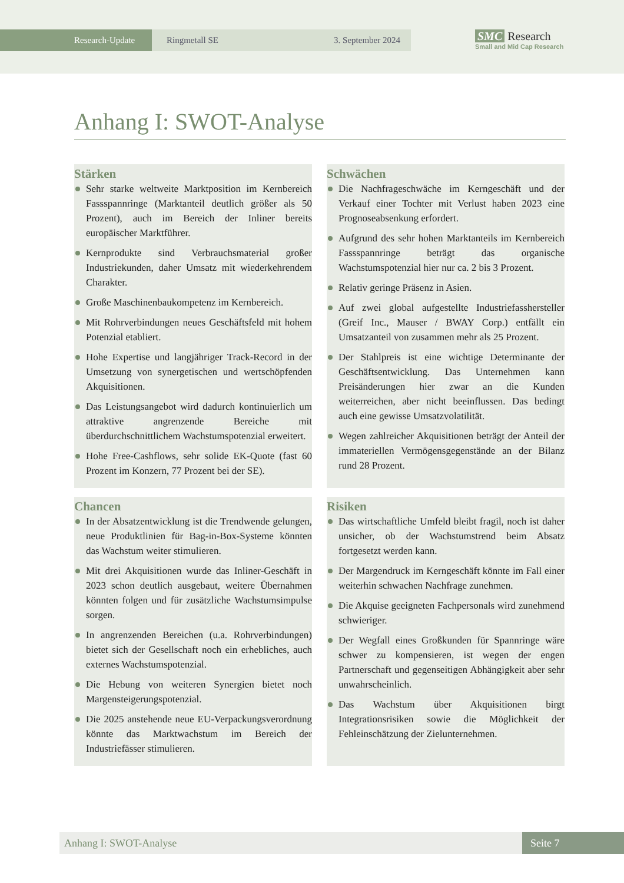Research-Update Ringmetall SE 3. September 2024
SMC Research
Small and Mid Cap Research
Anhang I: SWOT-Analyse
Stärken
Sehr starke weltweite Marktposition im Kernbereich Fassspannringe (Marktanteil deutlich größer als 50 Prozent), auch im Bereich der Inliner bereits europäischer Marktführer.
Kernprodukte sind Verbrauchsmaterial großer Industriekunden, daher Umsatz mit wiederkehrendem Charakter.
Große Maschinenbaukompetenz im Kernbereich.
Mit Rohrverbindungen neues Geschäftsfeld mit hohem Potenzial etabliert.
Hohe Expertise und langjähriger Track-Record in der Umsetzung von synergetischen und wertschöpfenden Akquisitionen.
Das Leistungsangebot wird dadurch kontinuierlich um attraktive angrenzende Bereiche mit überdurchschnittlichem Wachstumspotenzial erweitert.
Hohe Free-Cashflows, sehr solide EK-Quote (fast 60 Prozent im Konzern, 77 Prozent bei der SE).
Schwächen
Die Nachfrageschwäche im Kerngeschäft und der Verkauf einer Tochter mit Verlust haben 2023 eine Prognoseabsenkung erfordert.
Aufgrund des sehr hohen Marktanteils im Kernbereich Fassspannringe beträgt das organische Wachstumspotenzial hier nur ca. 2 bis 3 Prozent.
Relativ geringe Präsenz in Asien.
Auf zwei global aufgestellte Industriefasshersteller (Greif Inc., Mauser / BWAY Corp.) entfällt ein Umsatzanteil von zusammen mehr als 25 Prozent.
Der Stahlpreis ist eine wichtige Determinante der Geschäftsentwicklung. Das Unternehmen kann Preisänderungen hier zwar an die Kunden weiterreichen, aber nicht beeinflussen. Das bedingt auch eine gewisse Umsatzvolatilität.
Wegen zahlreicher Akquisitionen beträgt der Anteil der immateriellen Vermögensgegenstände an der Bilanz rund 28 Prozent.
Chancen
In der Absatzentwicklung ist die Trendwende gelungen, neue Produktlinien für Bag-in-Box-Systeme könnten das Wachstum weiter stimulieren.
Mit drei Akquisitionen wurde das Inliner-Geschäft in 2023 schon deutlich ausgebaut, weitere Übernahmen könnten folgen und für zusätzliche Wachstumsimpulse sorgen.
In angrenzenden Bereichen (u.a. Rohrverbindungen) bietet sich der Gesellschaft noch ein erhebliches, auch externes Wachstumspotenzial.
Die Hebung von weiteren Synergien bietet noch Margensteigerungspotenzial.
Die 2025 anstehende neue EU-Verpackungsverordnung könnte das Marktwachstum im Bereich der Industriefässer stimulieren.
Risiken
Das wirtschaftliche Umfeld bleibt fragil, noch ist daher unsicher, ob der Wachstumstrend beim Absatz fortgesetzt werden kann.
Der Margendruck im Kerngeschäft könnte im Fall einer weiterhin schwachen Nachfrage zunehmen.
Die Akquise geeigneten Fachpersonals wird zunehmend schwieriger.
Der Wegfall eines Großkunden für Spannringe wäre schwer zu kompensieren, ist wegen der engen Partnerschaft und gegenseitigen Abhängigkeit aber sehr unwahrscheinlich.
Das Wachstum über Akquisitionen birgt Integrationsrisiken sowie die Möglichkeit der Fehleinschätzung der Zielunternehmen.
Anhang I: SWOT-Analyse Seite 7